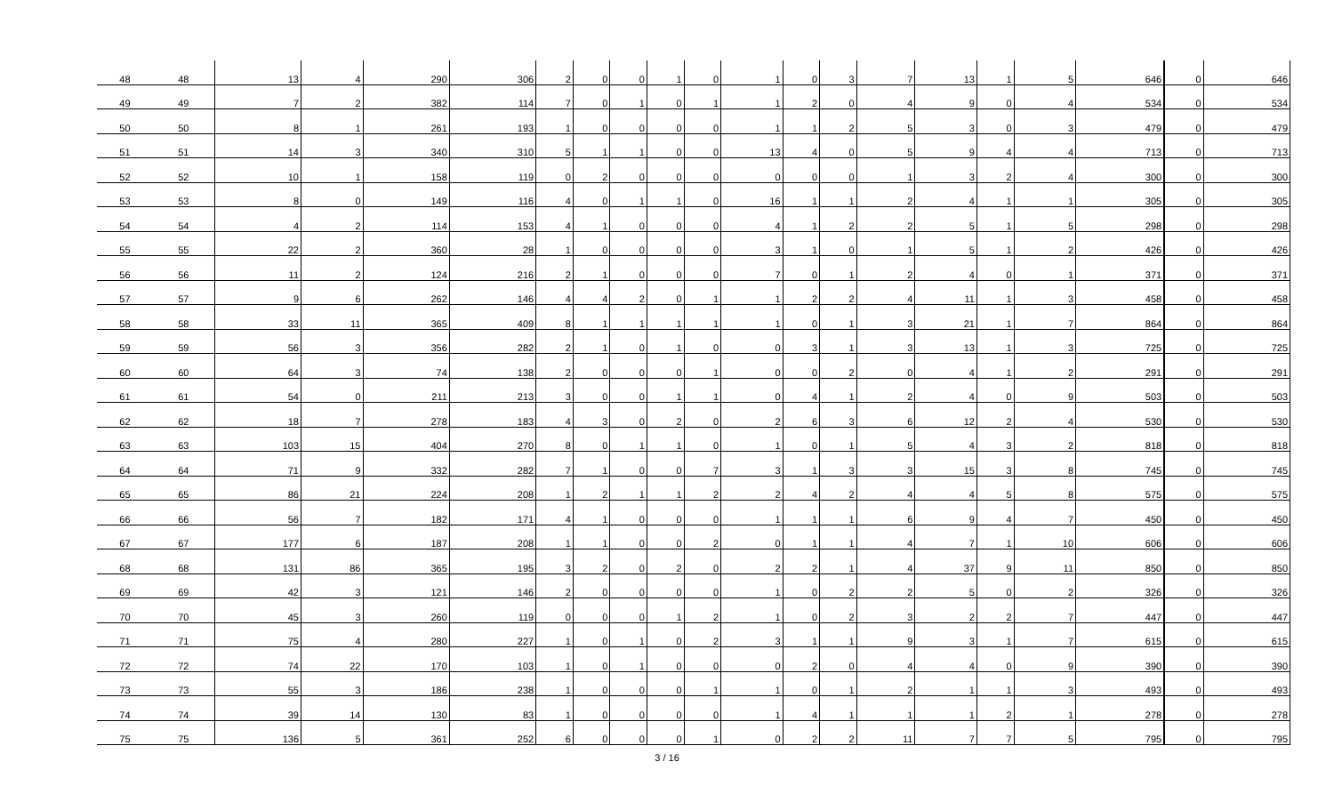| 48 | 48 | 13 | 4 | 290 | 306 | 2 | 0 | 0 | 1 | 0 | 1 | 0 | 3 | 7 | 13 | 1 | 5 | 646 | 0 | 646 |
| 49 | 49 | 7 | 2 | 382 | 114 | 7 | 0 | 1 | 0 | 1 | 1 | 2 | 0 | 4 | 9 | 0 | 4 | 534 | 0 | 534 |
| 50 | 50 | 8 | 1 | 261 | 193 | 1 | 0 | 0 | 0 | 0 | 1 | 1 | 2 | 5 | 3 | 0 | 3 | 479 | 0 | 479 |
| 51 | 51 | 14 | 3 | 340 | 310 | 5 | 1 | 1 | 0 | 0 | 13 | 4 | 0 | 5 | 9 | 4 | 4 | 713 | 0 | 713 |
| 52 | 52 | 10 | 1 | 158 | 119 | 0 | 2 | 0 | 0 | 0 | 0 | 0 | 0 | 1 | 3 | 2 | 4 | 300 | 0 | 300 |
| 53 | 53 | 8 | 0 | 149 | 116 | 4 | 0 | 1 | 1 | 0 | 16 | 1 | 1 | 2 | 4 | 1 | 1 | 305 | 0 | 305 |
| 54 | 54 | 4 | 2 | 114 | 153 | 4 | 1 | 0 | 0 | 0 | 4 | 1 | 2 | 2 | 5 | 1 | 5 | 298 | 0 | 298 |
| 55 | 55 | 22 | 2 | 360 | 28 | 1 | 0 | 0 | 0 | 0 | 3 | 1 | 0 | 1 | 5 | 1 | 2 | 426 | 0 | 426 |
| 56 | 56 | 11 | 2 | 124 | 216 | 2 | 1 | 0 | 0 | 0 | 7 | 0 | 1 | 2 | 4 | 0 | 1 | 371 | 0 | 371 |
| 57 | 57 | 9 | 6 | 262 | 146 | 4 | 4 | 2 | 0 | 1 | 1 | 2 | 2 | 4 | 11 | 1 | 3 | 458 | 0 | 458 |
| 58 | 58 | 33 | 11 | 365 | 409 | 8 | 1 | 1 | 1 | 1 | 1 | 0 | 1 | 3 | 21 | 1 | 7 | 864 | 0 | 864 |
| 59 | 59 | 56 | 3 | 356 | 282 | 2 | 1 | 0 | 1 | 0 | 0 | 3 | 1 | 3 | 13 | 1 | 3 | 725 | 0 | 725 |
| 60 | 60 | 64 | 3 | 74 | 138 | 2 | 0 | 0 | 0 | 1 | 0 | 0 | 2 | 0 | 4 | 1 | 2 | 291 | 0 | 291 |
| 61 | 61 | 54 | 0 | 211 | 213 | 3 | 0 | 0 | 1 | 1 | 0 | 4 | 1 | 2 | 4 | 0 | 9 | 503 | 0 | 503 |
| 62 | 62 | 18 | 7 | 278 | 183 | 4 | 3 | 0 | 2 | 0 | 2 | 6 | 3 | 6 | 12 | 2 | 4 | 530 | 0 | 530 |
| 63 | 63 | 103 | 15 | 404 | 270 | 8 | 0 | 1 | 1 | 0 | 1 | 0 | 1 | 5 | 4 | 3 | 2 | 818 | 0 | 818 |
| 64 | 64 | 71 | 9 | 332 | 282 | 7 | 1 | 0 | 0 | 7 | 3 | 1 | 3 | 3 | 15 | 3 | 8 | 745 | 0 | 745 |
| 65 | 65 | 86 | 21 | 224 | 208 | 1 | 2 | 1 | 1 | 2 | 2 | 4 | 2 | 4 | 4 | 5 | 8 | 575 | 0 | 575 |
| 66 | 66 | 56 | 7 | 182 | 171 | 4 | 1 | 0 | 0 | 0 | 1 | 1 | 1 | 6 | 9 | 4 | 7 | 450 | 0 | 450 |
| 67 | 67 | 177 | 6 | 187 | 208 | 1 | 1 | 0 | 0 | 2 | 0 | 1 | 1 | 4 | 7 | 1 | 10 | 606 | 0 | 606 |
| 68 | 68 | 131 | 86 | 365 | 195 | 3 | 2 | 0 | 2 | 0 | 2 | 2 | 1 | 4 | 37 | 9 | 11 | 850 | 0 | 850 |
| 69 | 69 | 42 | 3 | 121 | 146 | 2 | 0 | 0 | 0 | 0 | 1 | 0 | 2 | 2 | 5 | 0 | 2 | 326 | 0 | 326 |
| 70 | 70 | 45 | 3 | 260 | 119 | 0 | 0 | 0 | 1 | 2 | 1 | 0 | 2 | 3 | 2 | 2 | 7 | 447 | 0 | 447 |
| 71 | 71 | 75 | 4 | 280 | 227 | 1 | 0 | 1 | 0 | 2 | 3 | 1 | 1 | 9 | 3 | 1 | 7 | 615 | 0 | 615 |
| 72 | 72 | 74 | 22 | 170 | 103 | 1 | 0 | 1 | 0 | 0 | 0 | 2 | 0 | 4 | 4 | 0 | 9 | 390 | 0 | 390 |
| 73 | 73 | 55 | 3 | 186 | 238 | 1 | 0 | 0 | 0 | 1 | 1 | 0 | 1 | 2 | 1 | 1 | 3 | 493 | 0 | 493 |
| 74 | 74 | 39 | 14 | 130 | 83 | 1 | 0 | 0 | 0 | 0 | 1 | 4 | 1 | 1 | 1 | 2 | 1 | 278 | 0 | 278 |
| 75 | 75 | 136 | 5 | 361 | 252 | 6 | 0 | 0 | 0 | 1 | 0 | 2 | 2 | 11 | 7 | 7 | 5 | 795 | 0 | 795 |
3 / 16